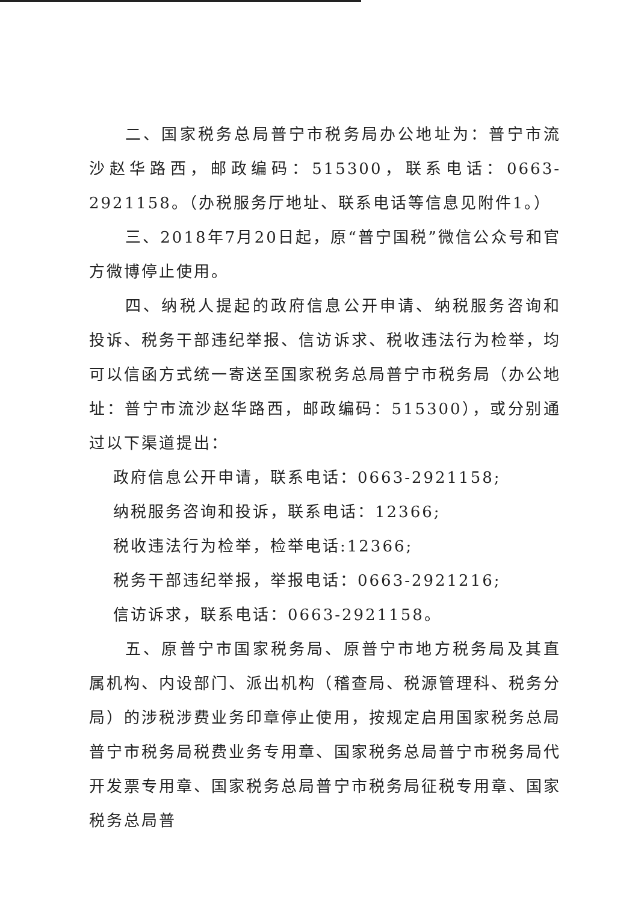二、国家税务总局普宁市税务局办公地址为：普宁市流沙赵华路西，邮政编码：515300，联系电话：0663-2921158。（办税服务厅地址、联系电话等信息见附件1。）
三、2018年7月20日起，原“普宁国税”微信公众号和官方微博停止使用。
四、纳税人提起的政府信息公开申请、纳税服务咨询和投诉、税务干部违纪举报、信访诉求、税收违法行为检举，均可以信函方式统一寄送至国家税务总局普宁市税务局（办公地址：普宁市流沙赵华路西，邮政编码：515300），或分别通过以下渠道提出：
政府信息公开申请，联系电话：0663-2921158;
纳税服务咨询和投诉，联系电话：12366;
税收违法行为检举，检举电话:12366;
税务干部违纪举报，举报电话：0663-2921216;
信访诉求，联系电话：0663-2921158。
五、原普宁市国家税务局、原普宁市地方税务局及其直属机构、内设部门、派出机构（稽查局、税源管理科、税务分局）的涉税涉费业务印章停止使用，按规定启用国家税务总局普宁市税务局税费业务专用章、国家税务总局普宁市税务局代开发票专用章、国家税务总局普宁市税务局征税专用章、国家税务总局普